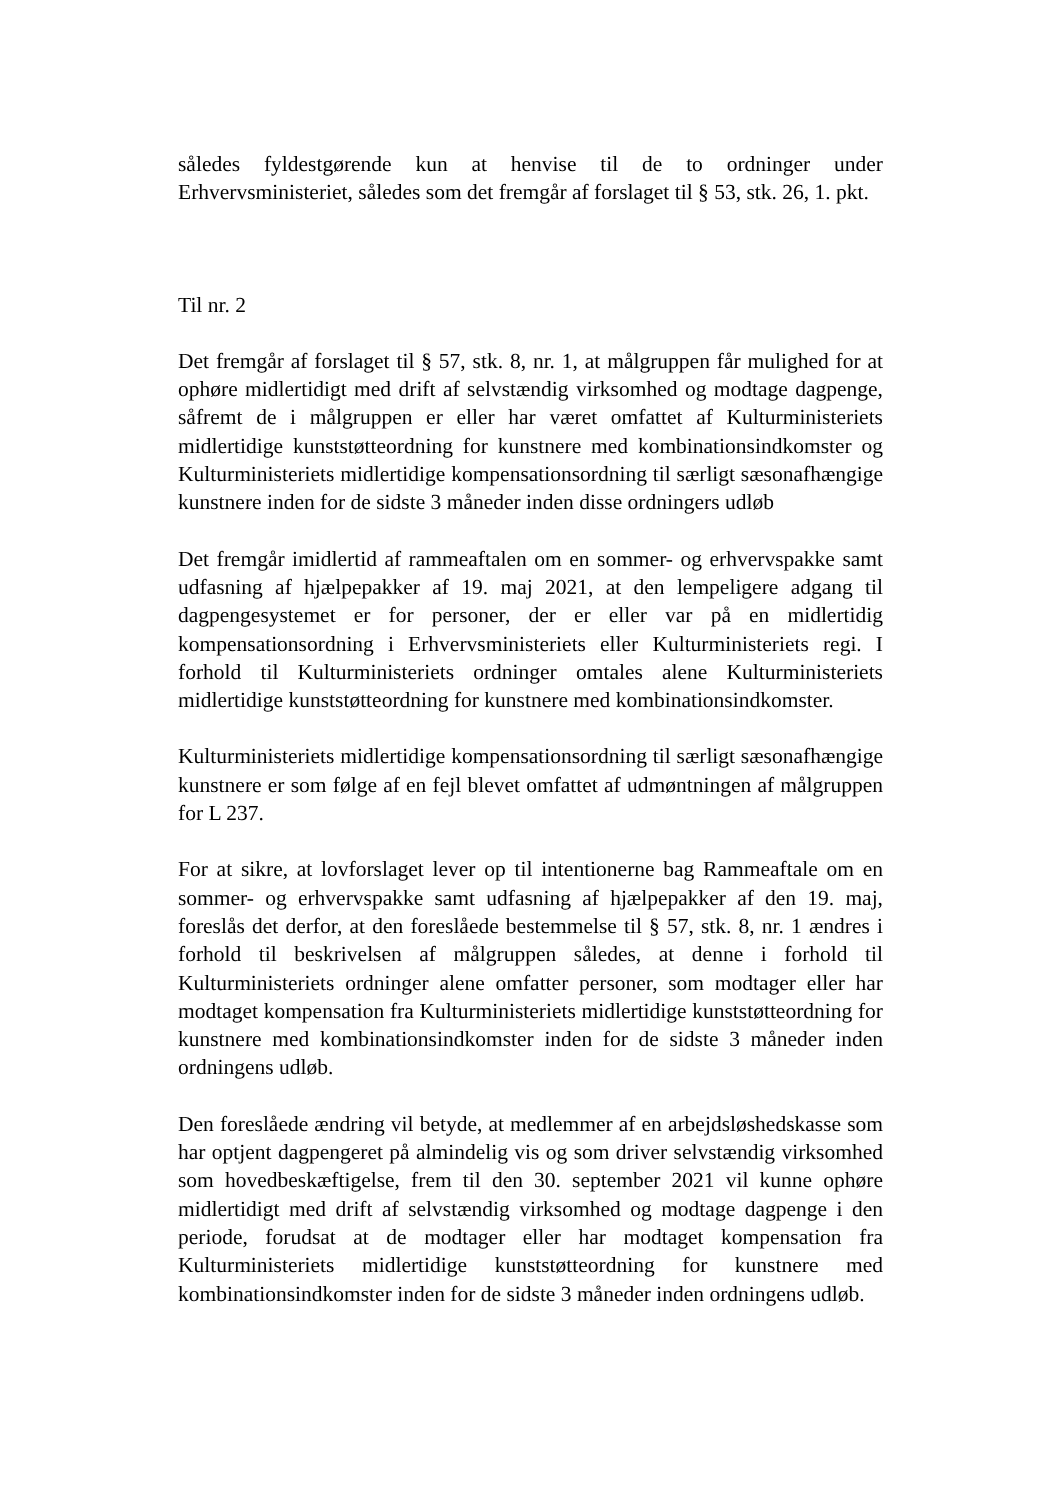således fyldestgørende kun at henvise til de to ordninger under Erhvervsministeriet, således som det fremgår af forslaget til § 53, stk. 26, 1. pkt.
Til nr. 2
Det fremgår af forslaget til § 57, stk. 8, nr. 1, at målgruppen får mulighed for at ophøre midlertidigt med drift af selvstændig virksomhed og modtage dagpenge, såfremt de i målgruppen er eller har været omfattet af Kulturministeriets midlertidige kunststøtteordning for kunstnere med kombinationsindkomster og Kulturministeriets midlertidige kompensationsordning til særligt sæsonafhængige kunstnere inden for de sidste 3 måneder inden disse ordningers udløb
Det fremgår imidlertid af rammeaftalen om en sommer- og erhvervspakke samt udfasning af hjælpepakker af 19. maj 2021, at den lempeligere adgang til dagpengesystemet er for personer, der er eller var på en midlertidig kompensationsordning i Erhvervsministeriets eller Kulturministeriets regi. I forhold til Kulturministeriets ordninger omtales alene Kulturministeriets midlertidige kunststøtteordning for kunstnere med kombinationsindkomster.
Kulturministeriets midlertidige kompensationsordning til særligt sæsonafhængige kunstnere er som følge af en fejl blevet omfattet af udmøntningen af målgruppen for L 237.
For at sikre, at lovforslaget lever op til intentionerne bag Rammeaftale om en sommer- og erhvervspakke samt udfasning af hjælpepakker af den 19. maj, foreslås det derfor, at den foreslåede bestemmelse til § 57, stk. 8, nr. 1 ændres i forhold til beskrivelsen af målgruppen således, at denne i forhold til Kulturministeriets ordninger alene omfatter personer, som modtager eller har modtaget kompensation fra Kulturministeriets midlertidige kunststøtteordning for kunstnere med kombinationsindkomster inden for de sidste 3 måneder inden ordningens udløb.
Den foreslåede ændring vil betyde, at medlemmer af en arbejdsløshedskasse som har optjent dagpengeret på almindelig vis og som driver selvstændig virksomhed som hovedbeskæftigelse, frem til den 30. september 2021 vil kunne ophøre midlertidigt med drift af selvstændig virksomhed og modtage dagpenge i den periode, forudsat at de modtager eller har modtaget kompensation fra Kulturministeriets midlertidige kunststøtteordning for kunstnere med kombinationsindkomster inden for de sidste 3 måneder inden ordningens udløb.